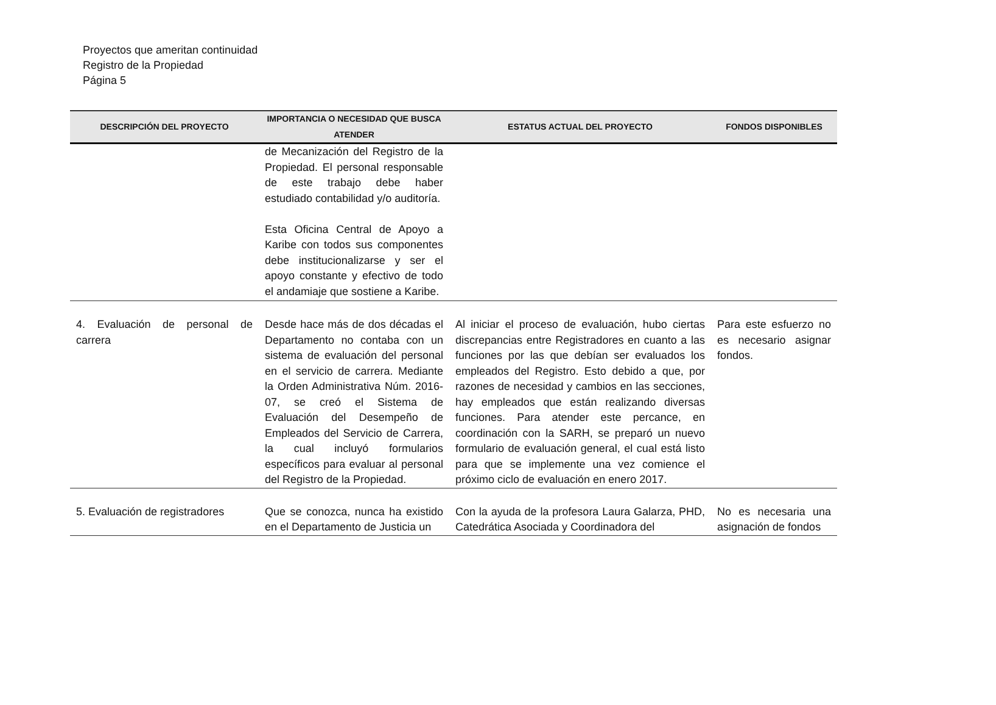Proyectos que ameritan continuidad
Registro de la Propiedad
Página 5
| DESCRIPCIÓN DEL PROYECTO | IMPORTANCIA O NECESIDAD QUE BUSCA ATENDER | ESTATUS ACTUAL DEL PROYECTO | FONDOS DISPONIBLES |
| --- | --- | --- | --- |
| | de Mecanización del Registro de la Propiedad. El personal responsable de este trabajo debe haber estudiado contabilidad y/o auditoría. Esta Oficina Central de Apoyo a Karibe con todos sus componentes debe institucionalizarse y ser el apoyo constante y efectivo de todo el andamiaje que sostiene a Karibe. | | |
| 4. Evaluación de personal de carrera | Desde hace más de dos décadas el Departamento no contaba con un sistema de evaluación del personal en el servicio de carrera. Mediante la Orden Administrativa Núm. 2016-07, se creó el Sistema de Evaluación del Desempeño de Empleados del Servicio de Carrera, la cual incluyó formularios específicos para evaluar al personal del Registro de la Propiedad. | Al iniciar el proceso de evaluación, hubo ciertas discrepancias entre Registradores en cuanto a las funciones por las que debían ser evaluados los empleados del Registro. Esto debido a que, por razones de necesidad y cambios en las secciones, hay empleados que están realizando diversas funciones. Para atender este percance, en coordinación con la SARH, se preparó un nuevo formulario de evaluación general, el cual está listo para que se implemente una vez comience el próximo ciclo de evaluación en enero 2017. | Para este esfuerzo no es necesario asignar fondos. |
| 5. Evaluación de registradores | Que se conozca, nunca ha existido en el Departamento de Justicia un | Con la ayuda de la profesora Laura Galarza, PHD, Catedrática Asociada y Coordinadora del | No es necesaria una asignación de fondos |